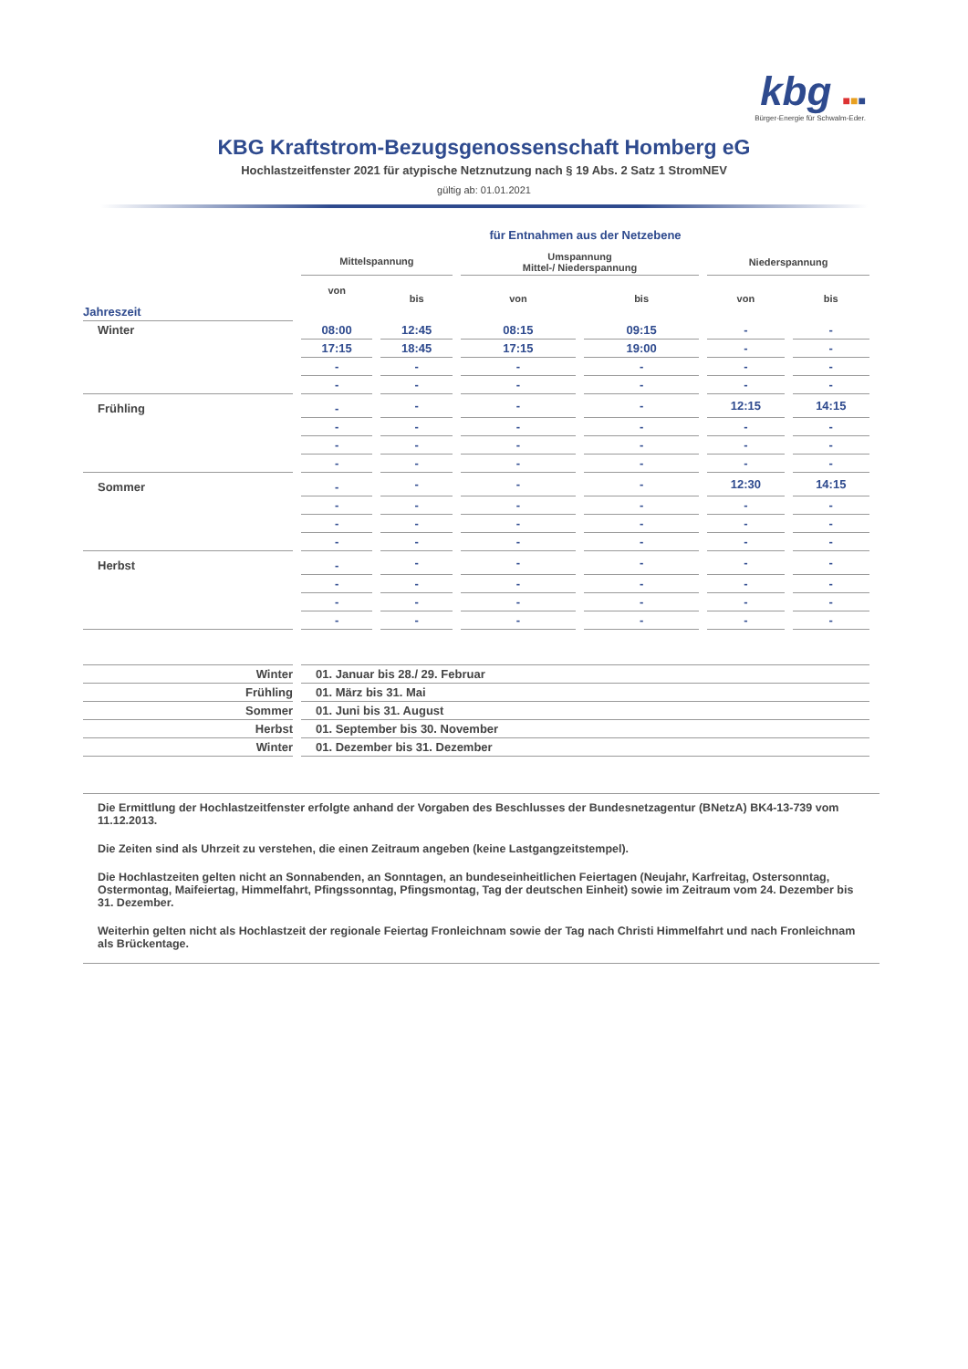kbg ■■■
Bürger-Energie für Schwalm-Eder.
KBG Kraftstrom-Bezugsgenossenschaft Homberg eG
Hochlastzeitfenster 2021 für atypische Netznutzung nach § 19 Abs. 2 Satz 1 StromNEV
gültig ab: 01.01.2021
| | für Entnahmen aus der Netzebene | | | | | |
| --- | --- | --- | --- | --- | --- | --- |
| | Mittelspannung | | Umspannung Mittel-/ Niederspannung | | Niederspannung | |
| Jahreszeit | von | bis | von | bis | von | bis |
| Winter | 08:00 | 12:45 | 08:15 | 09:15 | - | - |
| | 17:15 | 18:45 | 17:15 | 19:00 | - | - |
| | - | - | - | - | - | - |
| | - | - | - | - | - | - |
| Frühling | - | - | - | - | 12:15 | 14:15 |
| | - | - | - | - | - | - |
| | - | - | - | - | - | - |
| | - | - | - | - | - | - |
| Sommer | - | - | - | - | 12:30 | 14:15 |
| | - | - | - | - | - | - |
| | - | - | - | - | - | - |
| | - | - | - | - | - | - |
| Herbst | - | - | - | - | - | - |
| | - | - | - | - | - | - |
| | - | - | - | - | - | - |
| | - | - | - | - | - | - |
| Winter | 01. Januar bis 28./ 29. Februar |
| Frühling | 01. März bis 31. Mai |
| Sommer | 01. Juni bis 31. August |
| Herbst | 01. September bis 30. November |
| Winter | 01. Dezember bis 31. Dezember |
Die Ermittlung der Hochlastzeitfenster erfolgte anhand der Vorgaben des Beschlusses der Bundesnetzagentur (BNetzA) BK4-13-739 vom 11.12.2013.
Die Zeiten sind als Uhrzeit zu verstehen, die einen Zeitraum angeben (keine Lastgangzeitstempel).
Die Hochlastzeiten gelten nicht an Sonnabenden, an Sonntagen, an bundeseinheitlichen Feiertagen (Neujahr, Karfreitag, Ostersonntag, Ostermontag, Maifeiertag, Himmelfahrt, Pfingssonntag, Pfingsmontag, Tag der deutschen Einheit) sowie im Zeitraum vom 24. Dezember bis 31. Dezember.
Weiterhin gelten nicht als Hochlastzeit der regionale Feiertag Fronleichnam sowie der Tag nach Christi Himmelfahrt und nach Fronleichnam als Brückentage.